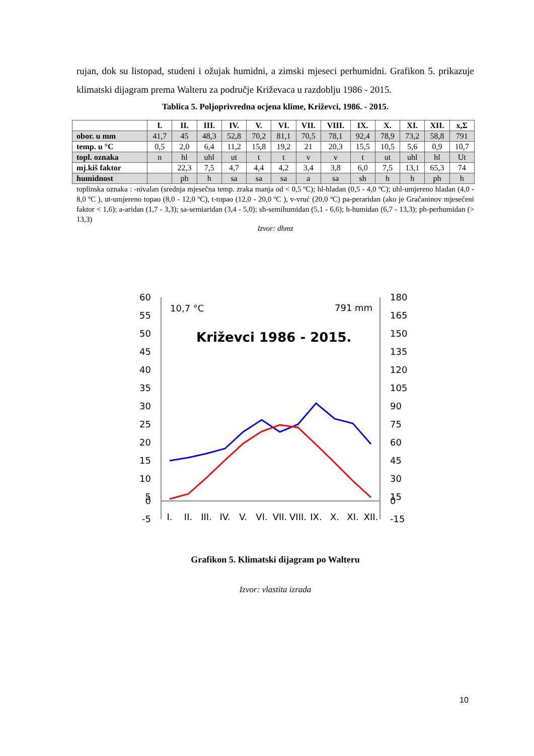rujan, dok su listopad, studeni i ožujak humidni, a zimski mjeseci perhumidni. Grafikon 5. prikazuje klimatski dijagram prema Walteru za područje Križevaca u razdoblju 1986 - 2015.
Tablica 5. Poljoprivredna ocjena klime, Križevci, 1986. - 2015.
| | I. | II. | III. | IV. | V. | VI. | VII. | VIII. | IX. | X. | XI. | XII. | x,Σ |
| --- | --- | --- | --- | --- | --- | --- | --- | --- | --- | --- | --- | --- | --- |
| obor. u mm | 41,7 | 45 | 48,3 | 52,8 | 70,2 | 81,1 | 70,5 | 78,1 | 92,4 | 78,9 | 73,2 | 58,8 | 791 |
| temp. u °C | 0,5 | 2,0 | 6,4 | 11,2 | 15,8 | 19,2 | 21 | 20,3 | 15,5 | 10,5 | 5,6 | 0,9 | 10,7 |
| topl. oznaka | n | hl | uhl | ut | t | t | v | v | t | ut | uhl | hl | Ut |
| mj.kiš faktor | | 22,3 | 7,5 | 4,7 | 4,4 | 4,2 | 3,4 | 3,8 | 6,0 | 7,5 | 13,1 | 65,3 | 74 |
| humidnost | | ph | h | sa | sa | sa | a | sa | sh | h | h | ph | h |
toplinska oznaka : -nivalan (srednja mjesečna temp. zraka manja od < 0,5 ºC); hl-hladan (0,5 - 4,0 ºC); uhl-umjereno hladan (4,0 - 8,0 ºC ), ut-umjereno topao (8,0 - 12,0 ºC), t-topao (12,0 - 20,0 ºC ), v-vruć (20,0 ºC) pa-peraridan (ako je Gračaninov mjesečeni faktor < 1,6); a-aridan (1,7 - 3,3); sa-semiaridan (3,4 - 5,0); sh-semihumidan (5,1 - 6,6); h-humidan (6,7 - 13,3); ph-perhumidan (> 13,3)
Izvor: dhmz
60
55
50
45
40
35
30
25
20
15
10
5
0
-5
180
165
150
135
120
105
90
75
60
45
30
15
0
-15
10,7 °C
791 mm
Križevci 1986 - 2015.
I.
II.
III.
IV.
V.
VI.
VII.
VIII.
IX.
X.
XI.
XII.
Grafikon 5. Klimatski dijagram po Walteru
Izvor: vlastita izrada
10